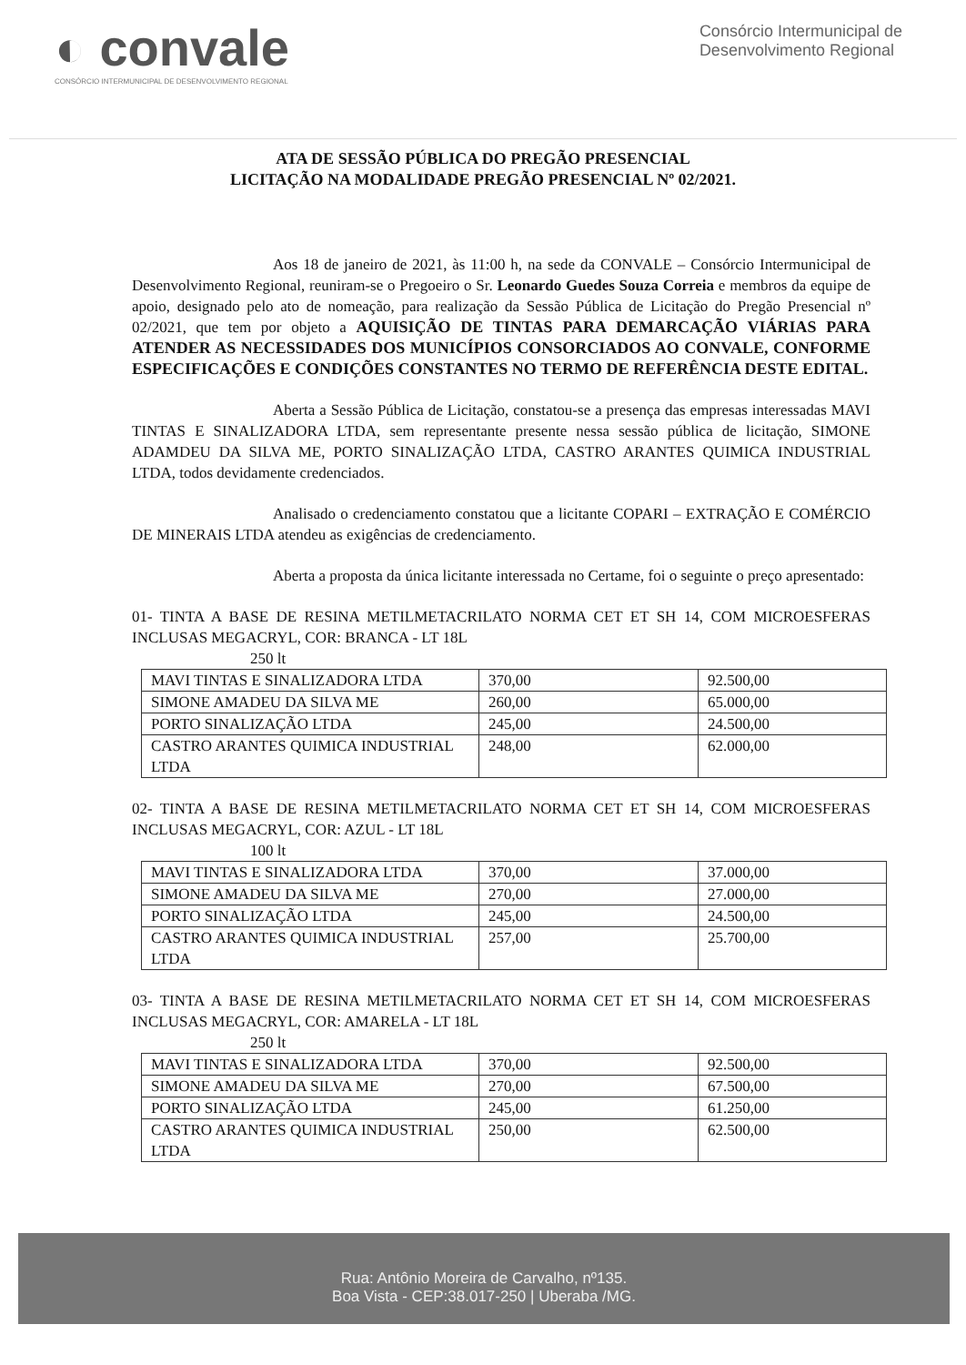◐ convale
CONSÓRCIO INTERMUNICIPAL DE DESENVOLVIMENTO REGIONAL
Consórcio Intermunicipal de
Desenvolvimento Regional
ATA DE SESSÃO PÚBLICA DO PREGÃO PRESENCIAL
LICITAÇÃO NA MODALIDADE PREGÃO PRESENCIAL Nº 02/2021.
Aos 18 de janeiro de 2021, às 11:00 h, na sede da CONVALE – Consórcio Intermunicipal de Desenvolvimento Regional, reuniram-se o Pregoeiro o Sr. Leonardo Guedes Souza Correia e membros da equipe de apoio, designado pelo ato de nomeação, para realização da Sessão Pública de Licitação do Pregão Presencial nº 02/2021, que tem por objeto a AQUISIÇÃO DE TINTAS PARA DEMARCAÇÃO VIÁRIAS PARA ATENDER AS NECESSIDADES DOS MUNICÍPIOS CONSORCIADOS AO CONVALE, CONFORME ESPECIFICAÇÕES E CONDIÇÕES CONSTANTES NO TERMO DE REFERÊNCIA DESTE EDITAL.
Aberta a Sessão Pública de Licitação, constatou-se a presença das empresas interessadas MAVI TINTAS E SINALIZADORA LTDA, sem representante presente nessa sessão pública de licitação, SIMONE ADAMDEU DA SILVA ME, PORTO SINALIZAÇÃO LTDA, CASTRO ARANTES QUIMICA INDUSTRIAL LTDA, todos devidamente credenciados.
Analisado o credenciamento constatou que a licitante COPARI – EXTRAÇÃO E COMÉRCIO DE MINERAIS LTDA atendeu as exigências de credenciamento.
Aberta a proposta da única licitante interessada no Certame, foi o seguinte o preço apresentado:
01- TINTA A BASE DE RESINA METILMETACRILATO NORMA CET ET SH 14, COM MICROESFERAS INCLUSAS MEGACRYL, COR: BRANCA - LT 18L
250 lt
| MAVI TINTAS E SINALIZADORA LTDA | 370,00 | 92.500,00 |
| SIMONE AMADEU DA SILVA ME | 260,00 | 65.000,00 |
| PORTO SINALIZAÇÃO LTDA | 245,00 | 24.500,00 |
| CASTRO ARANTES QUIMICA INDUSTRIAL LTDA | 248,00 | 62.000,00 |
02- TINTA A BASE DE RESINA METILMETACRILATO NORMA CET ET SH 14, COM MICROESFERAS INCLUSAS MEGACRYL, COR: AZUL - LT 18L
100 lt
| MAVI TINTAS E SINALIZADORA LTDA | 370,00 | 37.000,00 |
| SIMONE AMADEU DA SILVA ME | 270,00 | 27.000,00 |
| PORTO SINALIZAÇÃO LTDA | 245,00 | 24.500,00 |
| CASTRO ARANTES QUIMICA INDUSTRIAL LTDA | 257,00 | 25.700,00 |
03- TINTA A BASE DE RESINA METILMETACRILATO NORMA CET ET SH 14, COM MICROESFERAS INCLUSAS MEGACRYL, COR: AMARELA - LT 18L
250 lt
| MAVI TINTAS E SINALIZADORA LTDA | 370,00 | 92.500,00 |
| SIMONE AMADEU DA SILVA ME | 270,00 | 67.500,00 |
| PORTO SINALIZAÇÃO LTDA | 245,00 | 61.250,00 |
| CASTRO ARANTES QUIMICA INDUSTRIAL LTDA | 250,00 | 62.500,00 |
Rua: Antônio Moreira de Carvalho, nº135.
Boa Vista - CEP:38.017-250 | Uberaba /MG.